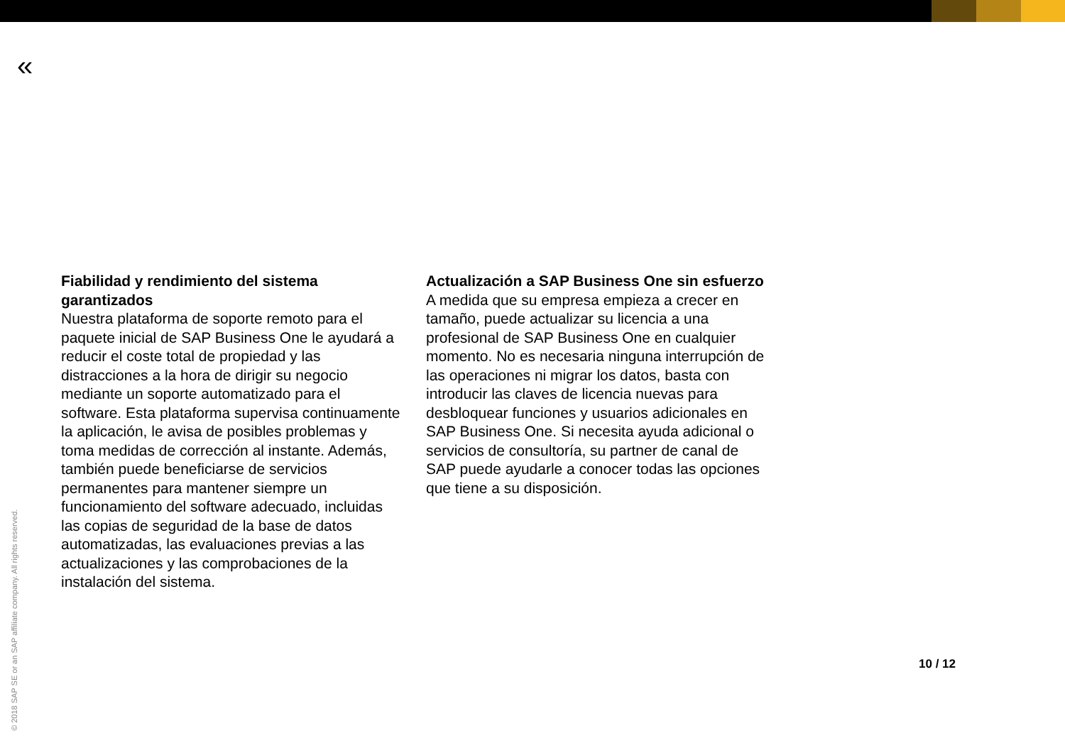«
Fiabilidad y rendimiento del sistema garantizados
Nuestra plataforma de soporte remoto para el paquete inicial de SAP Business One le ayudará a reducir el coste total de propiedad y las distracciones a la hora de dirigir su negocio mediante un soporte automatizado para el software. Esta plataforma supervisa continuamente la aplicación, le avisa de posibles problemas y toma medidas de corrección al instante. Además, también puede beneficiarse de servicios permanentes para mantener siempre un funcionamiento del software adecuado, incluidas las copias de seguridad de la base de datos automatizadas, las evaluaciones previas a las actualizaciones y las comprobaciones de la instalación del sistema.
Actualización a SAP Business One sin esfuerzo
A medida que su empresa empieza a crecer en tamaño, puede actualizar su licencia a una profesional de SAP Business One en cualquier momento. No es necesaria ninguna interrupción de las operaciones ni migrar los datos, basta con introducir las claves de licencia nuevas para desbloquear funciones y usuarios adicionales en SAP Business One. Si necesita ayuda adicional o servicios de consultoría, su partner de canal de SAP puede ayudarle a conocer todas las opciones que tiene a su disposición.
10 / 12
© 2018 SAP SE or an SAP affiliate company. All rights reserved.